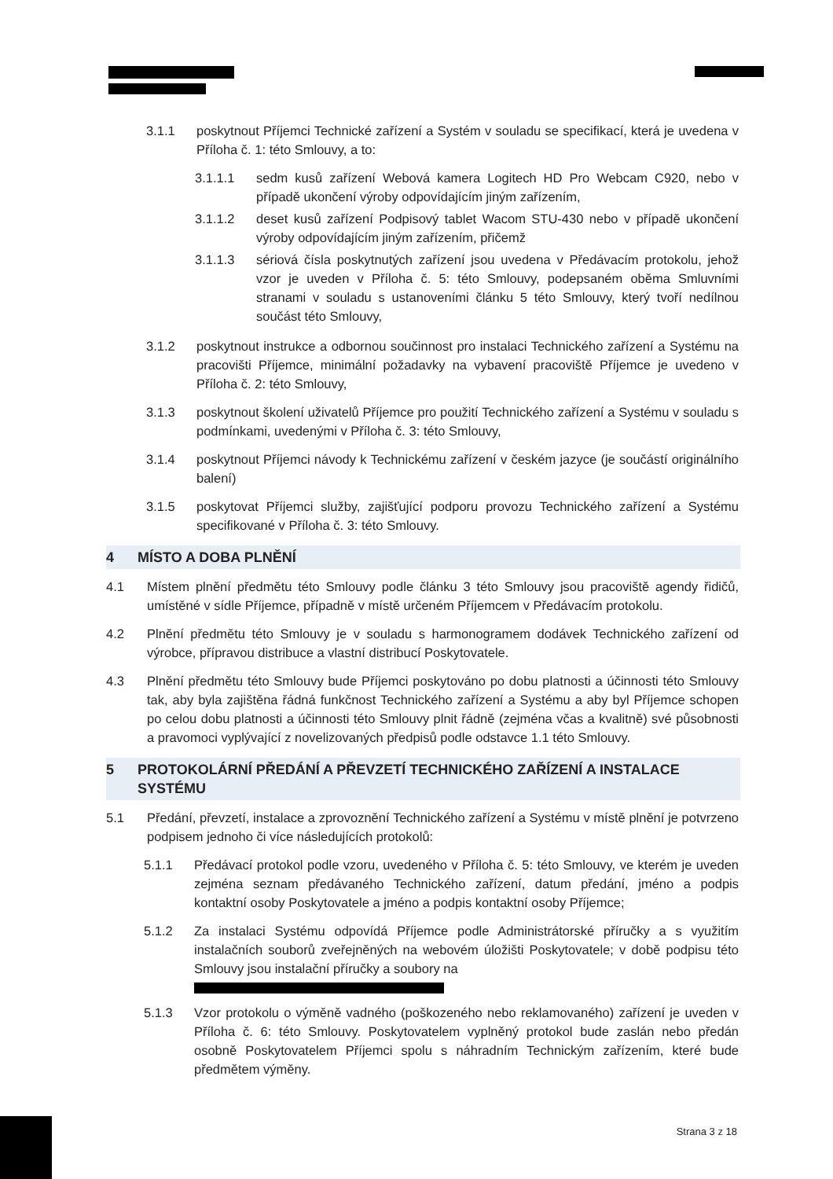3.1.1 poskytnout Příjemci Technické zařízení a Systém v souladu se specifikací, která je uvedena v Příloha č. 1: této Smlouvy, a to:
3.1.1.1 sedm kusů zařízení Webová kamera Logitech HD Pro Webcam C920, nebo v případě ukončení výroby odpovídajícím jiným zařízením,
3.1.1.2 deset kusů zařízení Podpisový tablet Wacom STU-430 nebo v případě ukončení výroby odpovídajícím jiným zařízením, přičemž
3.1.1.3 sériová čísla poskytnutých zařízení jsou uvedena v Předávacím protokolu, jehož vzor je uveden v Příloha č. 5: této Smlouvy, podepsaném oběma Smluvními stranami v souladu s ustanoveními článku 5 této Smlouvy, který tvoří nedílnou součást této Smlouvy,
3.1.2 poskytnout instrukce a odbornou součinnost pro instalaci Technického zařízení a Systému na pracovišti Příjemce, minimální požadavky na vybavení pracoviště Příjemce je uvedeno v Příloha č. 2: této Smlouvy,
3.1.3 poskytnout školení uživatelů Příjemce pro použití Technického zařízení a Systému v souladu s podmínkami, uvedenými v Příloha č. 3: této Smlouvy,
3.1.4 poskytnout Příjemci návody k Technickému zařízení v českém jazyce (je součástí originálního balení)
3.1.5 poskytovat Příjemci služby, zajišťující podporu provozu Technického zařízení a Systému specifikované v Příloha č. 3: této Smlouvy.
4 MÍSTO A DOBA PLNĚNÍ
4.1 Místem plnění předmětu této Smlouvy podle článku 3 této Smlouvy jsou pracoviště agendy řidičů, umístěné v sídle Příjemce, případně v místě určeném Příjemcem v Předávacím protokolu.
4.2 Plnění předmětu této Smlouvy je v souladu s harmonogramem dodávek Technického zařízení od výrobce, přípravou distribuce a vlastní distribucí Poskytovatele.
4.3 Plnění předmětu této Smlouvy bude Příjemci poskytováno po dobu platnosti a účinnosti této Smlouvy tak, aby byla zajištěna řádná funkčnost Technického zařízení a Systému a aby byl Příjemce schopen po celou dobu platnosti a účinnosti této Smlouvy plnit řádně (zejména včas a kvalitně) své působnosti a pravomoci vyplývající z novelizovaných předpisů podle odstavce 1.1 této Smlouvy.
5 PROTOKOLÁRNÍ PŘEDÁNÍ A PŘEVZETÍ TECHNICKÉHO ZAŘÍZENÍ A INSTALACE SYSTÉMU
5.1 Předání, převzetí, instalace a zprovoznění Technického zařízení a Systému v místě plnění je potvrzeno podpisem jednoho či více následujících protokolů:
5.1.1 Předávací protokol podle vzoru, uvedeného v Příloha č. 5: této Smlouvy, ve kterém je uveden zejména seznam předávaného Technického zařízení, datum předání, jméno a podpis kontaktní osoby Poskytovatele a jméno a podpis kontaktní osoby Příjemce;
5.1.2 Za instalaci Systému odpovídá Příjemce podle Administrátorské příručky a s využitím instalačních souborů zveřejněných na webovém úložišti Poskytovatele; v době podpisu této Smlouvy jsou instalační příručky a soubory na
5.1.3 Vzor protokolu o výměně vadného (poškozeného nebo reklamovaného) zařízení je uveden v Příloha č. 6: této Smlouvy. Poskytovatelem vyplněný protokol bude zaslán nebo předán osobně Poskytovatelem Příjemci spolu s náhradním Technickým zařízením, které bude předmětem výměny.
Strana 3 z 18